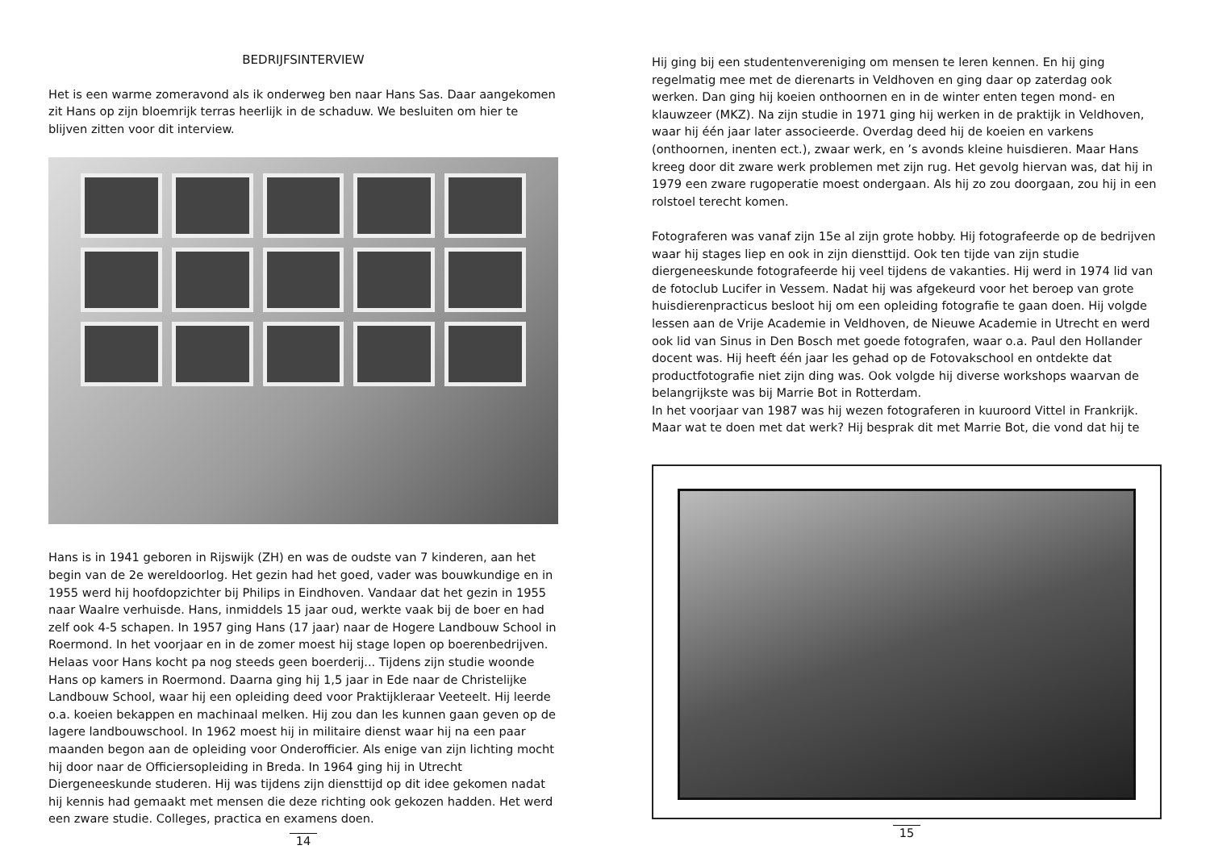BEDRIJFSINTERVIEW
Het is een warme zomeravond als ik onderweg ben naar Hans Sas. Daar aangekomen zit Hans op zijn bloemrijk terras heerlijk in de schaduw. We besluiten om hier te blijven zitten voor dit interview.
Hans is in 1941 geboren in Rijswijk (ZH) en was de oudste van 7 kinderen, aan het begin van de 2e wereldoorlog. Het gezin had het goed, vader was bouwkundige en in 1955 werd hij hoofdopzichter bij Philips in Eindhoven. Vandaar dat het gezin in 1955 naar Waalre verhuisde. Hans, inmiddels 15 jaar oud, werkte vaak bij de boer en had zelf ook 4-5 schapen. In 1957 ging Hans (17 jaar) naar de Hogere Landbouw School in Roermond. In het voorjaar en in de zomer moest hij stage lopen op boerenbedrijven. Helaas voor Hans kocht pa nog steeds geen boerderij... Tijdens zijn studie woonde Hans op kamers in Roermond. Daarna ging hij 1,5 jaar in Ede naar de Christelijke Landbouw School, waar hij een opleiding deed voor Praktijkleraar Veeteelt. Hij leerde o.a. koeien bekappen en machinaal melken. Hij zou dan les kunnen gaan geven op de lagere landbouwschool. In 1962 moest hij in militaire dienst waar hij na een paar maanden begon aan de opleiding voor Onderofficier. Als enige van zijn lichting mocht hij door naar de Officiersopleiding in Breda. In 1964 ging hij in Utrecht Diergeneeskunde studeren. Hij was tijdens zijn diensttijd op dit idee gekomen nadat hij kennis had gemaakt met mensen die deze richting ook gekozen hadden. Het werd een zware studie. Colleges, practica en examens doen.
14
Hij ging bij een studentenvereniging om mensen te leren kennen. En hij ging regelmatig mee met de dierenarts in Veldhoven en ging daar op zaterdag ook werken. Dan ging hij koeien onthoornen en in de winter enten tegen mond- en klauwzeer (MKZ). Na zijn studie in 1971 ging hij werken in de praktijk in Veldhoven, waar hij één jaar later associeerde. Overdag deed hij de koeien en varkens (onthoornen, inenten ect.), zwaar werk, en ’s avonds kleine huisdieren. Maar Hans kreeg door dit zware werk problemen met zijn rug. Het gevolg hiervan was, dat hij in 1979 een zware rugoperatie moest ondergaan. Als hij zo zou doorgaan, zou hij in een rolstoel terecht komen.
Fotograferen was vanaf zijn 15e al zijn grote hobby. Hij fotografeerde op de bedrijven waar hij stages liep en ook in zijn diensttijd. Ook ten tijde van zijn studie diergeneeskunde fotografeerde hij veel tijdens de vakanties. Hij werd in 1974 lid van de fotoclub Lucifer in Vessem. Nadat hij was afgekeurd voor het beroep van grote huisdierenpracticus besloot hij om een opleiding fotografie te gaan doen. Hij volgde lessen aan de Vrije Academie in Veldhoven, de Nieuwe Academie in Utrecht en werd ook lid van Sinus in Den Bosch met goede fotografen, waar o.a. Paul den Hollander docent was. Hij heeft één jaar les gehad op de Fotovakschool en ontdekte dat productfotografie niet zijn ding was. Ook volgde hij diverse workshops waarvan de belangrijkste was bij Marrie Bot in Rotterdam.
In het voorjaar van 1987 was hij wezen fotograferen in kuuroord Vittel in Frankrijk. Maar wat te doen met dat werk? Hij besprak dit met Marrie Bot, die vond dat hij te
15